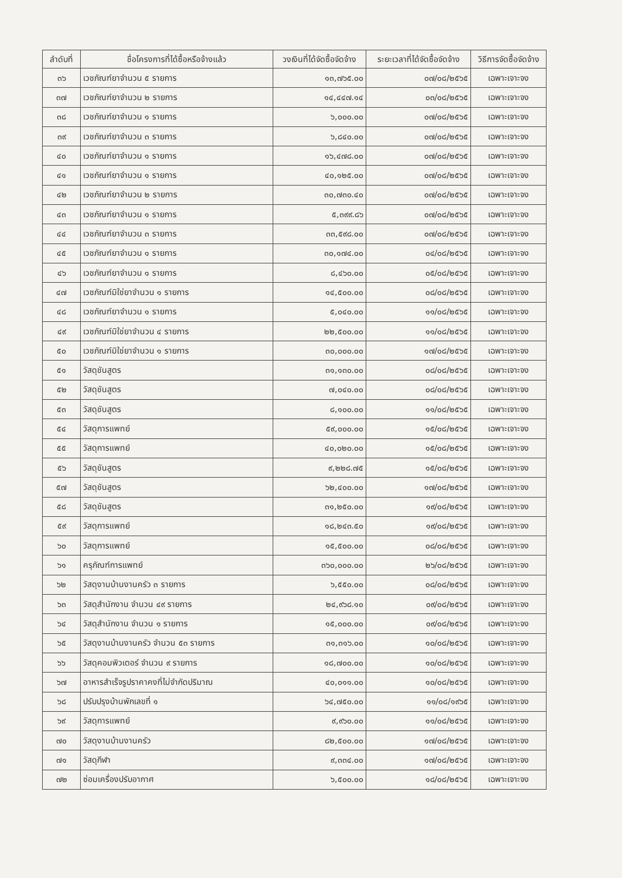| ลำดับที่ | ชื่อโครงการที่ได้ซื้อหรือจ้างแล้ว | วงเงินที่ได้จัดซื้อจัดจ้าง | ระยะเวลาที่ได้จัดซื้อจัดจ้าง | วิธีการจัดซื้อจัดจ้าง |
| --- | --- | --- | --- | --- |
| ๓๖ | เวชภัณฑ์ยาจำนวน ๕ รายการ | ๑๓,๗๖๕.๐๐ | ๐๗/๐๘/๒๕๖๕ | เฉพาะเจาะจง |
| ๓๗ | เวชภัณฑ์ยาจำนวน ๒ รายการ | ๑๔,๔๔๗.๑๔ | ๐๓/๐๘/๒๕๖๕ | เฉพาะเจาะจง |
| ๓๘ | เวชภัณฑ์ยาจำนวน ๑ รายการ | ๖,๐๐๐.๐๐ | ๐๗/๐๘/๒๕๖๕ | เฉพาะเจาะจง |
| ๓๙ | เวชภัณฑ์ยาจำนวน ๓ รายการ | ๖,๘๔๐.๐๐ | ๐๗/๐๘/๒๕๖๕ | เฉพาะเจาะจง |
| ๔๐ | เวชภัณฑ์ยาจำนวน ๑ รายการ | ๑๖,๔๗๘.๐๐ | ๐๗/๐๘/๒๕๖๕ | เฉพาะเจาะจง |
| ๔๑ | เวชภัณฑ์ยาจำนวน ๑ รายการ | ๔๐,๑๒๕.๐๐ | ๐๗/๐๘/๒๕๖๕ | เฉพาะเจาะจง |
| ๔๒ | เวชภัณฑ์ยาจำนวน ๒ รายการ | ๓๐,๗๓๐.๔๐ | ๐๗/๐๘/๒๕๖๕ | เฉพาะเจาะจง |
| ๔๓ | เวชภัณฑ์ยาจำนวน ๑ รายการ | ๕,๓๙๙.๘๖ | ๐๗/๐๘/๒๕๖๕ | เฉพาะเจาะจง |
| ๔๔ | เวชภัณฑ์ยาจำนวน ๓ รายการ | ๓๓,๕๙๘.๐๐ | ๐๗/๐๘/๒๕๖๕ | เฉพาะเจาะจง |
| ๔๕ | เวชภัณฑ์ยาจำนวน ๑ รายการ | ๓๐,๑๗๔.๐๐ | ๐๔/๐๘/๒๕๖๕ | เฉพาะเจาะจง |
| ๔๖ | เวชภัณฑ์ยาจำนวน ๑ รายการ | ๘,๔๖๐.๐๐ | ๐๕/๐๘/๒๕๖๕ | เฉพาะเจาะจง |
| ๔๗ | เวชภัณฑ์มิใช่ยาจำนวน ๑ รายการ | ๑๔,๕๐๐.๐๐ | ๐๘/๐๘/๒๕๖๕ | เฉพาะเจาะจง |
| ๔๘ | เวชภัณฑ์ยาจำนวน ๑ รายการ | ๕,๐๔๐.๐๐ | ๑๑/๐๘/๒๕๖๕ | เฉพาะเจาะจง |
| ๔๙ | เวชภัณฑ์มิใช่ยาจำนวน ๔ รายการ | ๒๒,๕๐๐.๐๐ | ๑๑/๐๘/๒๕๖๕ | เฉพาะเจาะจง |
| ๕๐ | เวชภัณฑ์มิใช่ยาจำนวน ๑ รายการ | ๓๐,๐๐๐.๐๐ | ๑๗/๐๘/๒๕๖๕ | เฉพาะเจาะจง |
| ๕๑ | วัสดุชันสูตร | ๓๑,๑๓๐.๐๐ | ๐๘/๐๘/๒๕๖๕ | เฉพาะเจาะจง |
| ๕๒ | วัสดุชันสูตร | ๗,๐๔๐.๐๐ | ๐๘/๐๘/๒๕๖๕ | เฉพาะเจาะจง |
| ๕๓ | วัสดุชันสูตร | ๘,๑๐๐.๐๐ | ๑๑/๐๘/๒๕๖๕ | เฉพาะเจาะจง |
| ๕๔ | วัสดุการแพทย์ | ๕๙,๐๐๐.๐๐ | ๑๕/๐๘/๒๕๖๕ | เฉพาะเจาะจง |
| ๕๕ | วัสดุการแพทย์ | ๔๐,๐๒๐.๐๐ | ๑๕/๐๘/๒๕๖๕ | เฉพาะเจาะจง |
| ๕๖ | วัสดุชันสูตร | ๙,๒๒๘.๗๕ | ๑๕/๐๘/๒๕๖๕ | เฉพาะเจาะจง |
| ๕๗ | วัสดุชันสูตร | ๖๒,๔๐๐.๐๐ | ๑๗/๐๘/๒๕๖๕ | เฉพาะเจาะจง |
| ๕๘ | วัสดุชันสูตร | ๓๑,๒๕๐.๐๐ | ๑๙/๐๘/๒๕๖๕ | เฉพาะเจาะจง |
| ๕๙ | วัสดุการแพทย์ | ๑๘,๒๔๓.๕๐ | ๑๙/๐๘/๒๕๖๕ | เฉพาะเจาะจง |
| ๖๐ | วัสดุการแพทย์ | ๑๕,๕๐๐.๐๐ | ๐๘/๐๘/๒๕๖๕ | เฉพาะเจาะจง |
| ๖๑ | ครุภัณฑ์การแพทย์ | ๓๖๐,๐๐๐.๐๐ | ๒๖/๐๘/๒๕๖๕ | เฉพาะเจาะจง |
| ๖๒ | วัสดุงานบ้านงานครัว ๓ รายการ | ๖,๕๕๐.๐๐ | ๐๘/๐๘/๒๕๖๕ | เฉพาะเจาะจง |
| ๖๓ | วัสดุสำนักงาน จำนวน ๔๙ รายการ | ๒๔,๙๖๘.๑๐ | ๐๙/๐๘/๒๕๖๕ | เฉพาะเจาะจง |
| ๖๔ | วัสดุสำนักงาน จำนวน ๑ รายการ | ๑๕,๐๐๐.๐๐ | ๐๙/๐๘/๒๕๖๕ | เฉพาะเจาะจง |
| ๖๕ | วัสดุงานบ้านงานครัว จำนวน ๕๓ รายการ | ๓๑,๓๑๖.๐๐ | ๑๐/๐๘/๒๕๖๕ | เฉพาะเจาะจง |
| ๖๖ | วัสดุคอมพิวเตอร์ จำนวน ๙ รายการ | ๑๘,๗๐๐.๐๐ | ๑๐/๐๘/๒๕๖๕ | เฉพาะเจาะจง |
| ๖๗ | อาหารสำเร็จรูปราคาคงที่ไม่จำกัดปริมาณ | ๔๐,๐๑๑.๐๐ | ๑๐/๐๘/๒๕๖๕ | เฉพาะเจาะจง |
| ๖๘ | ปรับปรุงบ้านพักเลขที่ ๑ | ๖๔,๗๕๐.๐๐ | ๑๑/๐๘/๑๙๖๕ | เฉพาะเจาะจง |
| ๖๙ | วัสดุการแพทย์ | ๙,๙๖๐.๐๐ | ๑๑/๐๘/๒๕๖๕ | เฉพาะเจาะจง |
| ๗๐ | วัสดุงานบ้านงานครัว | ๘๒,๕๐๐.๐๐ | ๑๗/๐๘/๒๕๖๕ | เฉพาะเจาะจง |
| ๗๑ | วัสดุกีฬา | ๙,๓๓๔.๐๐ | ๑๗/๐๘/๒๕๖๕ | เฉพาะเจาะจง |
| ๗๒ | ซ่อมเครื่องปรับอากาศ | ๖,๕๐๐.๐๐ | ๑๘/๐๘/๒๕๖๕ | เฉพาะเจาะจง |